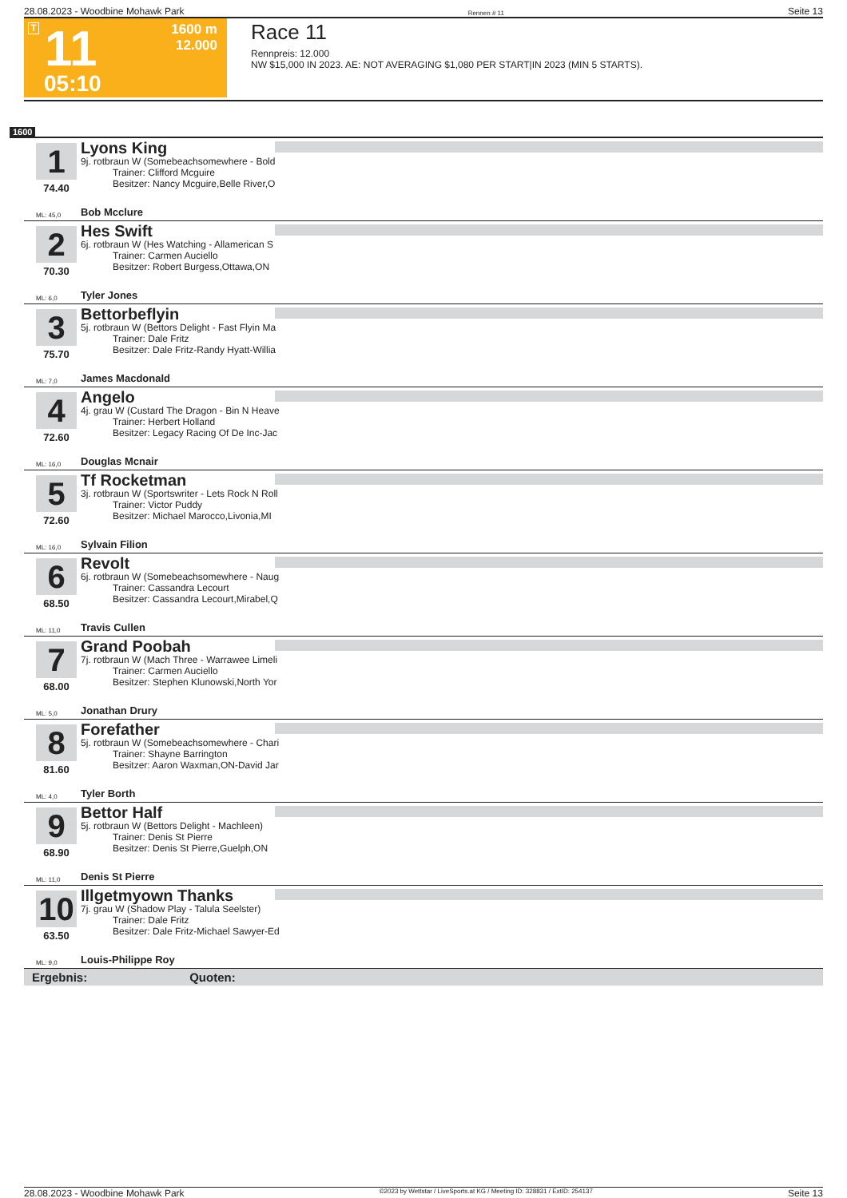28.08.2023 - Woodbine Mohawk Park Rennen # 11 Seite 13
T 11
1600 m
12.000
05:10
Race 11
Rennpreis: 12.000
NW $15,000 IN 2023. AE: NOT AVERAGING $1,080 PER START|IN 2023 (MIN 5 STARTS).
1600
1
74.40
Lyons King
9j. rotbraun W (Somebeachsomewhere - Bold
Trainer: Clifford Mcguire
Besitzer: Nancy Mcguire,Belle River,O
ML: 45,0 Bob Mcclure
2
70.30
Hes Swift
6j. rotbraun W (Hes Watching - Allamerican S
Trainer: Carmen Auciello
Besitzer: Robert Burgess,Ottawa,ON
ML: 6,0 Tyler Jones
3
75.70
Bettorbeflyin
5j. rotbraun W (Bettors Delight - Fast Flyin Ma
Trainer: Dale Fritz
Besitzer: Dale Fritz-Randy Hyatt-Willia
ML: 7,0 James Macdonald
4
72.60
Angelo
4j. grau W (Custard The Dragon - Bin N Heave
Trainer: Herbert Holland
Besitzer: Legacy Racing Of De Inc-Jac
ML: 16,0 Douglas Mcnair
5
72.60
Tf Rocketman
3j. rotbraun W (Sportswriter - Lets Rock N Roll
Trainer: Victor Puddy
Besitzer: Michael Marocco,Livonia,MI
ML: 16,0 Sylvain Filion
6
68.50
Revolt
6j. rotbraun W (Somebeachsomewhere - Naug
Trainer: Cassandra Lecourt
Besitzer: Cassandra Lecourt,Mirabel,Q
ML: 11,0 Travis Cullen
7
68.00
Grand Poobah
7j. rotbraun W (Mach Three - Warrawee Limeli
Trainer: Carmen Auciello
Besitzer: Stephen Klunowski,North Yor
ML: 5,0 Jonathan Drury
8
81.60
Forefather
5j. rotbraun W (Somebeachsomewhere - Chari
Trainer: Shayne Barrington
Besitzer: Aaron Waxman,ON-David Jar
ML: 4,0 Tyler Borth
9
68.90
Bettor Half
5j. rotbraun W (Bettors Delight - Machleen)
Trainer: Denis St Pierre
Besitzer: Denis St Pierre,Guelph,ON
ML: 11,0 Denis St Pierre
10
63.50
Illgetmyown Thanks
7j. grau W (Shadow Play - Talula Seelster)
Trainer: Dale Fritz
Besitzer: Dale Fritz-Michael Sawyer-Ed
ML: 9,0 Louis-Philippe Roy
Ergebnis: Quoten:
28.08.2023 - Woodbine Mohawk Park ©2023 by Wettstar / LiveSports.at KG / Meeting ID: 328831 / ExtID: 254137 Seite 13